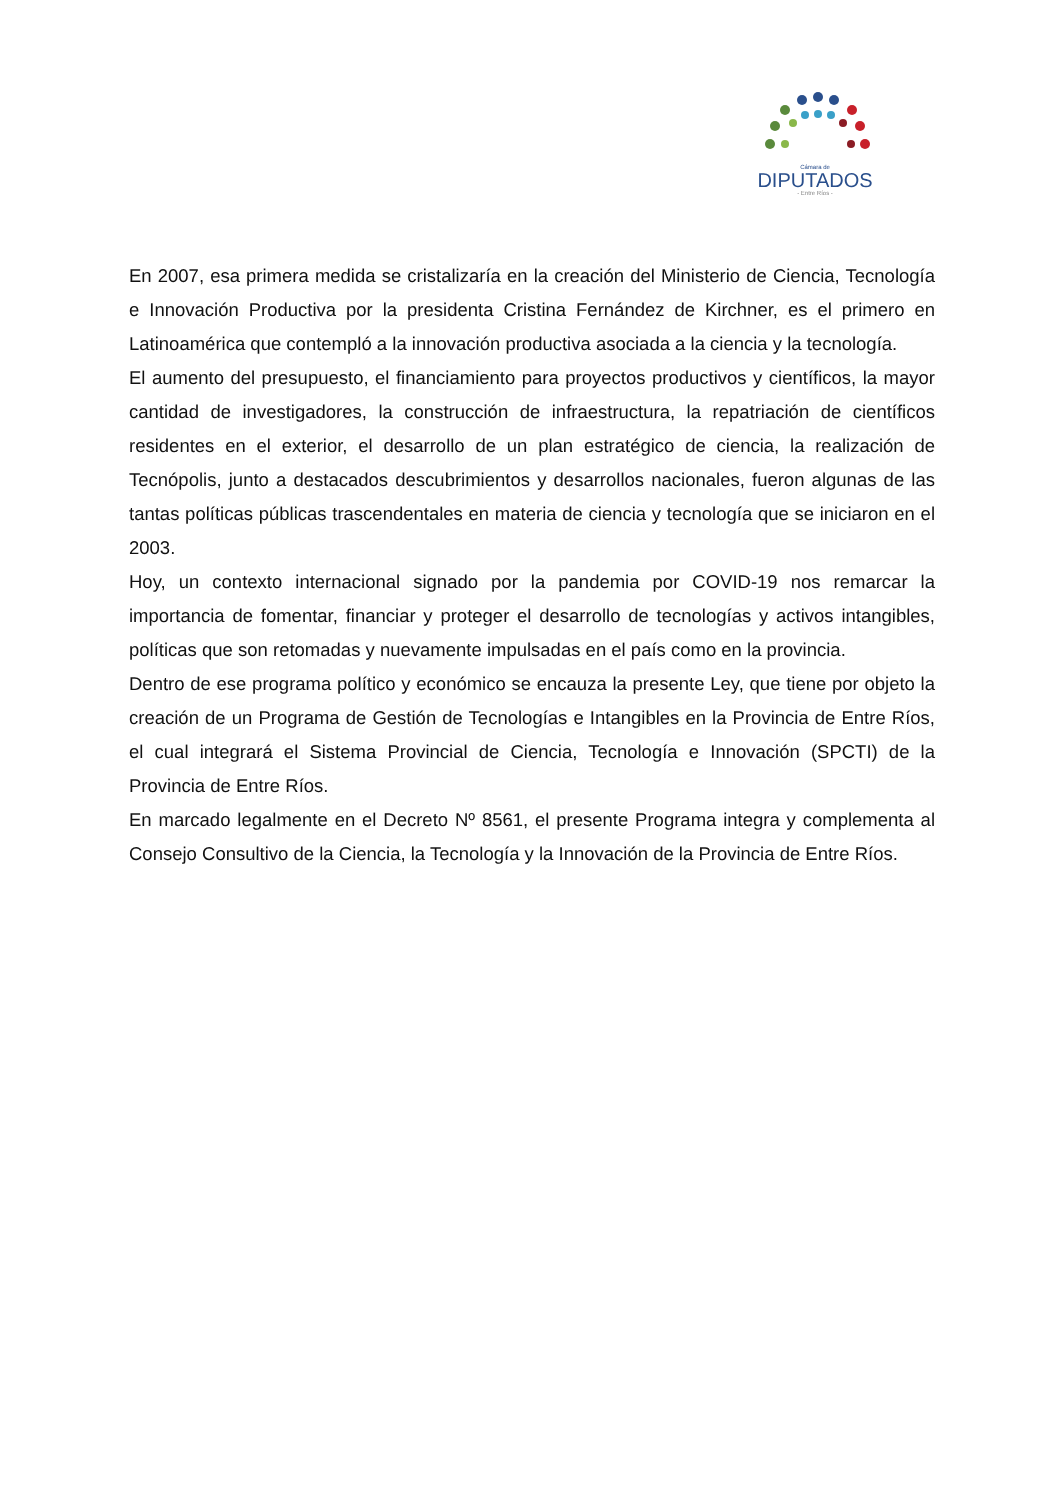Cámara de
DIPUTADOS
- Entre Ríos -
En 2007, esa primera medida se cristalizaría en la creación del Ministerio de Ciencia, Tecnología e Innovación Productiva por la presidenta Cristina Fernández de Kirchner, es el primero en Latinoamérica que contempló a la innovación productiva asociada a la ciencia y la tecnología.
El aumento del presupuesto, el financiamiento para proyectos productivos y científicos, la mayor cantidad de investigadores, la construcción de infraestructura, la repatriación de científicos residentes en el exterior, el desarrollo de un plan estratégico de ciencia, la realización de Tecnópolis, junto a destacados descubrimientos y desarrollos nacionales, fueron algunas de las tantas políticas públicas trascendentales en materia de ciencia y tecnología que se iniciaron en el 2003.
Hoy, un contexto internacional signado por la pandemia por COVID-19 nos remarcar la importancia de fomentar, financiar y proteger el desarrollo de tecnologías y activos intangibles, políticas que son retomadas y nuevamente impulsadas en el país como en la provincia.
Dentro de ese programa político y económico se encauza la presente Ley, que tiene por objeto la creación de un Programa de Gestión de Tecnologías e Intangibles en la Provincia de Entre Ríos, el cual integrará el Sistema Provincial de Ciencia, Tecnología e Innovación (SPCTI) de la Provincia de Entre Ríos.
En marcado legalmente en el Decreto Nº 8561, el presente Programa integra y complementa al Consejo Consultivo de la Ciencia, la Tecnología y la Innovación de la Provincia de Entre Ríos.